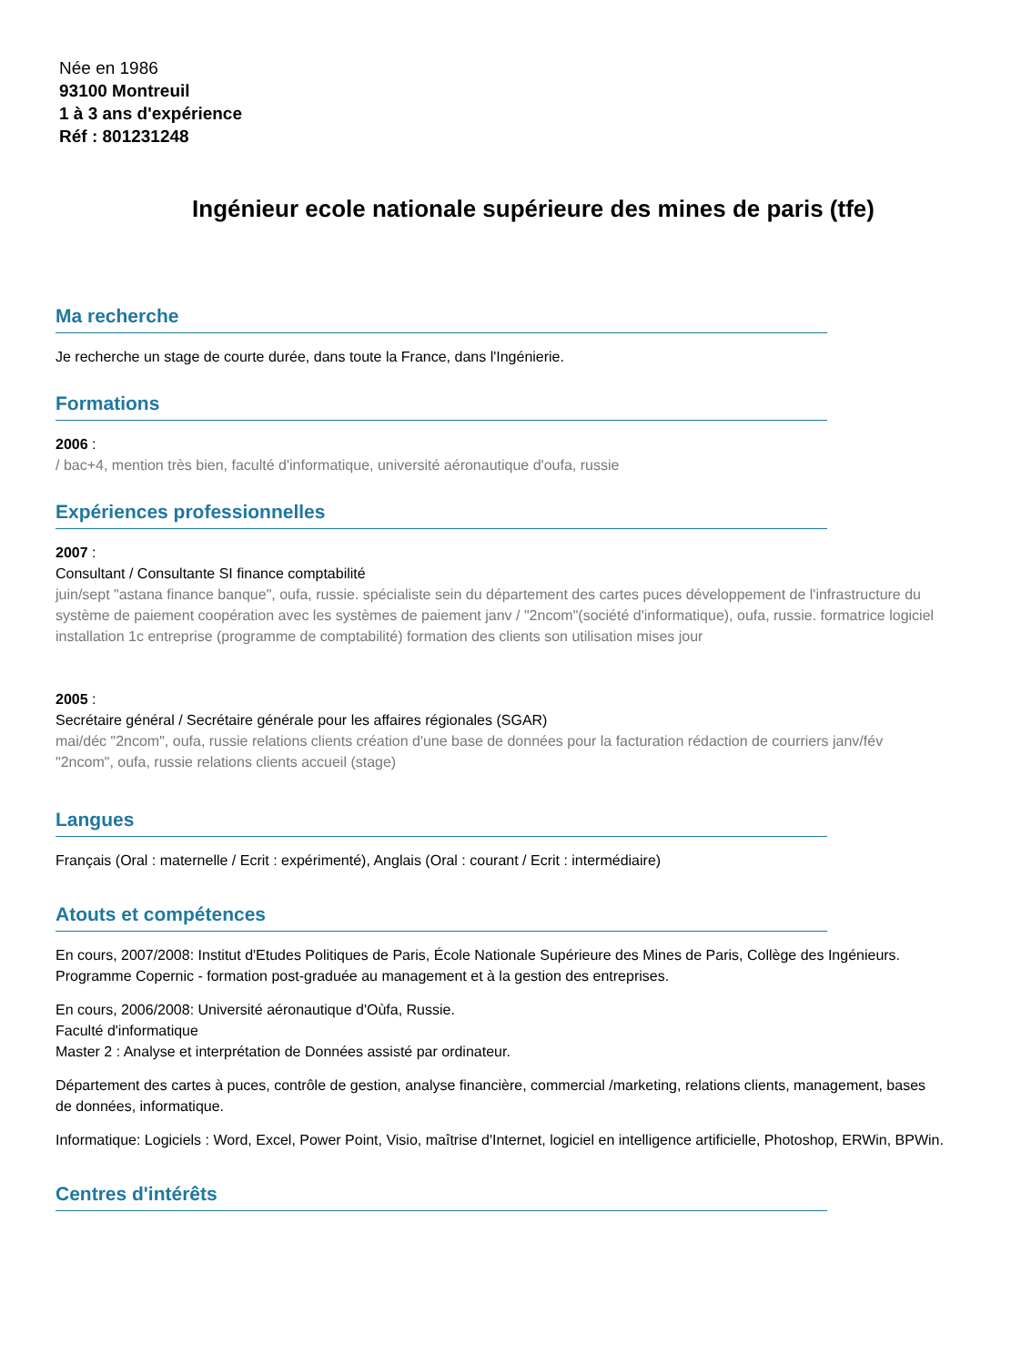Née en 1986
93100 Montreuil
1 à 3 ans d'expérience
Réf : 801231248
Ingénieur ecole nationale supérieure des mines de paris (tfe)
Ma recherche
Je recherche un stage de courte durée, dans toute la France, dans l'Ingénierie.
Formations
2006 :
/ bac+4, mention très bien, faculté d'informatique, université aéronautique d'oufa, russie
Expériences professionnelles
2007 :
Consultant / Consultante SI finance comptabilité
juin/sept "astana finance banque", oufa, russie. spécialiste sein du département des cartes puces développement de l'infrastructure du système de paiement coopération avec les systèmes de paiement janv / "2ncom"(société d'informatique), oufa, russie. formatrice logiciel installation 1c entreprise (programme de comptabilité) formation des clients son utilisation mises jour
2005 :
Secrétaire général / Secrétaire générale pour les affaires régionales (SGAR)
mai/déc "2ncom", oufa, russie relations clients création d'une base de données pour la facturation rédaction de courriers janv/fév "2ncom", oufa, russie relations clients accueil (stage)
Langues
Français (Oral : maternelle / Ecrit : expérimenté), Anglais (Oral : courant / Ecrit : intermédiaire)
Atouts et compétences
En cours, 2007/2008: Institut d'Etudes Politiques de Paris, École Nationale Supérieure des Mines de Paris, Collège des Ingénieurs.
Programme Copernic - formation post-graduée au management et à la gestion des entreprises.
En cours, 2006/2008: Université aéronautique d'Oùfa, Russie.
Faculté d'informatique
Master 2 : Analyse et interprétation de Données assisté par ordinateur.
Département des cartes à puces, contrôle de gestion, analyse financière, commercial /marketing, relations clients, management, bases de données, informatique.
Informatique: Logiciels : Word, Excel, Power Point, Visio, maîtrise d'Internet, logiciel en intelligence artificielle, Photoshop, ERWin, BPWin.
Centres d'intérêts